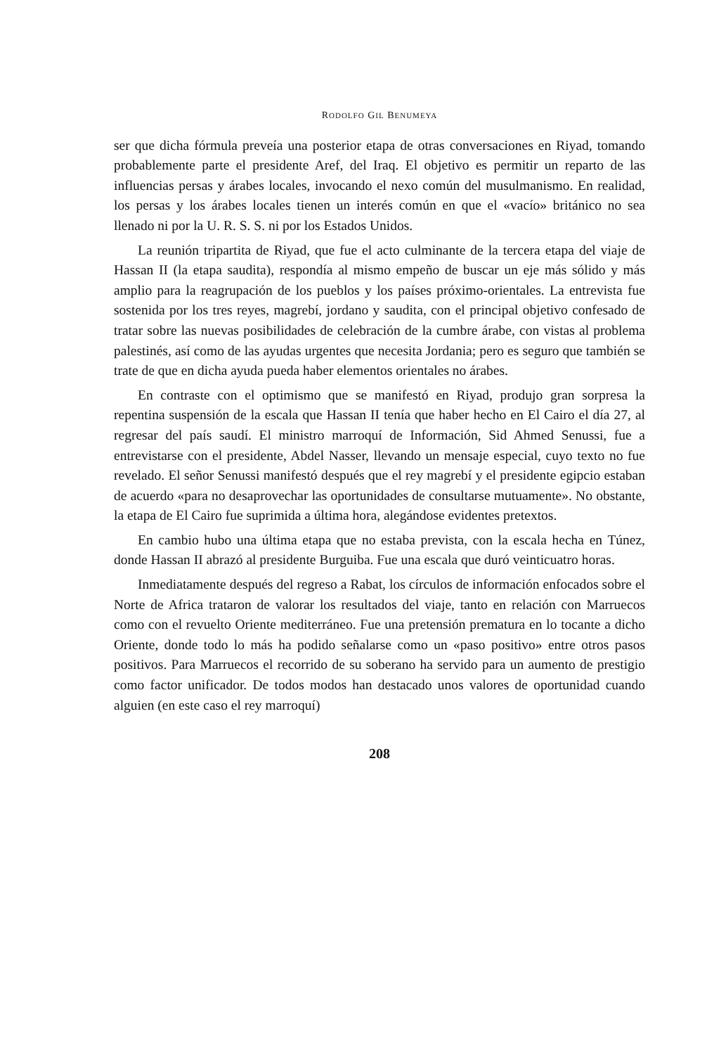RODOLFO GIL BENUMEYA
ser que dicha fórmula preveía una posterior etapa de otras conversaciones en Riyad, tomando probablemente parte el presidente Aref, del Iraq. El objetivo es permitir un reparto de las influencias persas y árabes locales, invocando el nexo común del musulmanismo. En realidad, los persas y los árabes locales tienen un interés común en que el «vacío» británico no sea llenado ni por la U. R. S. S. ni por los Estados Unidos.
La reunión tripartita de Riyad, que fue el acto culminante de la tercera etapa del viaje de Hassan II (la etapa saudita), respondía al mismo empeño de buscar un eje más sólido y más amplio para la reagrupación de los pueblos y los países próximo-orientales. La entrevista fue sostenida por los tres reyes, magrebí, jordano y saudita, con el principal objetivo confesado de tratar sobre las nuevas posibilidades de celebración de la cumbre árabe, con vistas al problema palestinés, así como de las ayudas urgentes que necesita Jordania; pero es seguro que también se trate de que en dicha ayuda pueda haber elementos orientales no árabes.
En contraste con el optimismo que se manifestó en Riyad, produjo gran sorpresa la repentina suspensión de la escala que Hassan II tenía que haber hecho en El Cairo el día 27, al regresar del país saudí. El ministro marroquí de Información, Sid Ahmed Senussi, fue a entrevistarse con el presidente, Abdel Nasser, llevando un mensaje especial, cuyo texto no fue revelado. El señor Senussi manifestó después que el rey magrebí y el presidente egipcio estaban de acuerdo «para no desaprovechar las oportunidades de consultarse mutuamente». No obstante, la etapa de El Cairo fue suprimida a última hora, alegándose evidentes pretextos.
En cambio hubo una última etapa que no estaba prevista, con la escala hecha en Túnez, donde Hassan II abrazó al presidente Burguiba. Fue una escala que duró veinticuatro horas.
Inmediatamente después del regreso a Rabat, los círculos de información enfocados sobre el Norte de Africa trataron de valorar los resultados del viaje, tanto en relación con Marruecos como con el revuelto Oriente mediterráneo. Fue una pretensión prematura en lo tocante a dicho Oriente, donde todo lo más ha podido señalarse como un «paso positivo» entre otros pasos positivos. Para Marruecos el recorrido de su soberano ha servido para un aumento de prestigio como factor unificador. De todos modos han destacado unos valores de oportunidad cuando alguien (en este caso el rey marroquí)
208